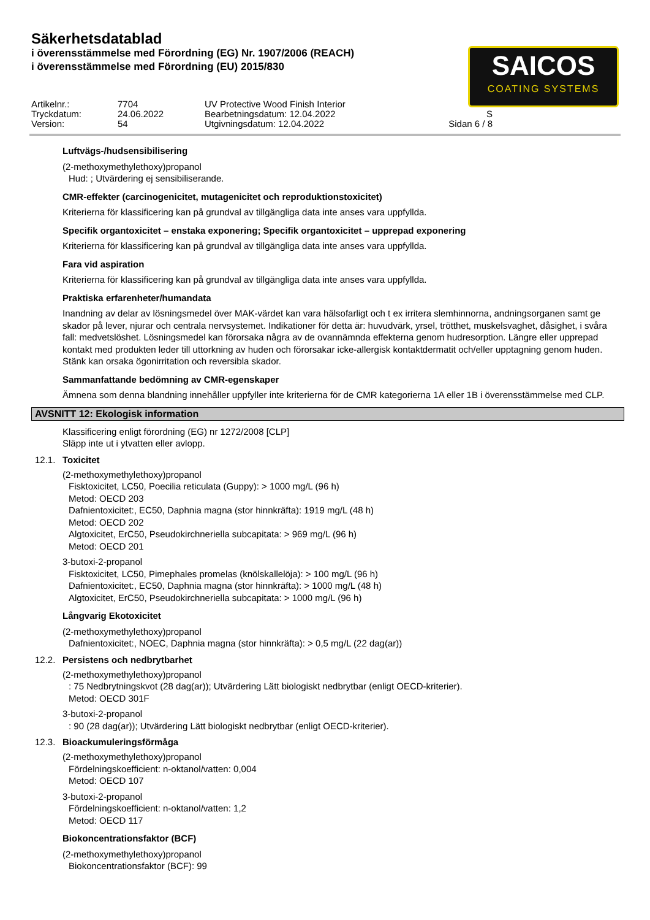Säkerhetsdatablad
i överensstämmelse med Förordning (EG) Nr. 1907/2006 (REACH)
i överensstämmelse med Förordning (EU) 2015/830
SAICOS
COATING SYSTEMS
Artikelnr.:
7704
UV Protective Wood Finish Interior
Tryckdatum:
24.06.2022
Bearbetningsdatum: 12.04.2022
S
Version:
54
Utgivningsdatum: 12.04.2022
Sidan 6 / 8
Luftvägs-/hudsensibilisering
(2-methoxymethylethoxy)propanol
Hud: ; Utvärdering ej sensibiliserande.
CMR-effekter (carcinogenicitet, mutagenicitet och reproduktionstoxicitet)
Kriterierna för klassificering kan på grundval av tillgängliga data inte anses vara uppfyllda.
Specifik organtoxicitet – enstaka exponering; Specifik organtoxicitet – upprepad exponering
Kriterierna för klassificering kan på grundval av tillgängliga data inte anses vara uppfyllda.
Fara vid aspiration
Kriterierna för klassificering kan på grundval av tillgängliga data inte anses vara uppfyllda.
Praktiska erfarenheter/humandata
Inandning av delar av lösningsmedel över MAK-värdet kan vara hälsofarligt och t ex irritera slemhinnorna, andningsorganen samt ge skador på lever, njurar och centrala nervsystemet. Indikationer för detta är: huvudvärk, yrsel, trötthet, muskelsvaghet, dåsighet, i svåra fall: medvetslöshet. Lösningsmedel kan förorsaka några av de ovannämnda effekterna genom hudresorption. Längre eller upprepad kontakt med produkten leder till uttorkning av huden och förorsakar icke-allergisk kontaktdermatit och/eller upptagning genom huden. Stänk kan orsaka ögonirritation och reversibla skador.
Sammanfattande bedömning av CMR-egenskaper
Ämnena som denna blandning innehåller uppfyller inte kriterierna för de CMR kategorierna 1A eller 1B i överensstämmelse med CLP.
AVSNITT 12: Ekologisk information
Klassificering enligt förordning (EG) nr 1272/2008 [CLP]
Släpp inte ut i ytvatten eller avlopp.
12.1. Toxicitet
(2-methoxymethylethoxy)propanol
Fisktoxicitet, LC50, Poecilia reticulata (Guppy): > 1000 mg/L (96 h)
Metod: OECD 203
Dafnientoxicitet:, EC50, Daphnia magna (stor hinnkräfta): 1919 mg/L (48 h)
Metod: OECD 202
Algtoxicitet, ErC50, Pseudokirchneriella subcapitata: > 969 mg/L (96 h)
Metod: OECD 201
3-butoxi-2-propanol
Fisktoxicitet, LC50, Pimephales promelas (knölskallelöja): > 100 mg/L (96 h)
Dafnientoxicitet:, EC50, Daphnia magna (stor hinnkräfta): > 1000 mg/L (48 h)
Algtoxicitet, ErC50, Pseudokirchneriella subcapitata: > 1000 mg/L (96 h)
Långvarig Ekotoxicitet
(2-methoxymethylethoxy)propanol
Dafnientoxicitet:, NOEC, Daphnia magna (stor hinnkräfta): > 0,5 mg/L (22 dag(ar))
12.2. Persistens och nedbrytbarhet
(2-methoxymethylethoxy)propanol
: 75 Nedbrytningskvot (28 dag(ar)); Utvärdering Lätt biologiskt nedbrytbar (enligt OECD-kriterier).
Metod: OECD 301F
3-butoxi-2-propanol
: 90 (28 dag(ar)); Utvärdering Lätt biologiskt nedbrytbar (enligt OECD-kriterier).
12.3. Bioackumuleringsförmåga
(2-methoxymethylethoxy)propanol
Fördelningskoefficient: n-oktanol/vatten: 0,004
Metod: OECD 107
3-butoxi-2-propanol
Fördelningskoefficient: n-oktanol/vatten: 1,2
Metod: OECD 117
Biokoncentrationsfaktor (BCF)
(2-methoxymethylethoxy)propanol
Biokoncentrationsfaktor (BCF): 99